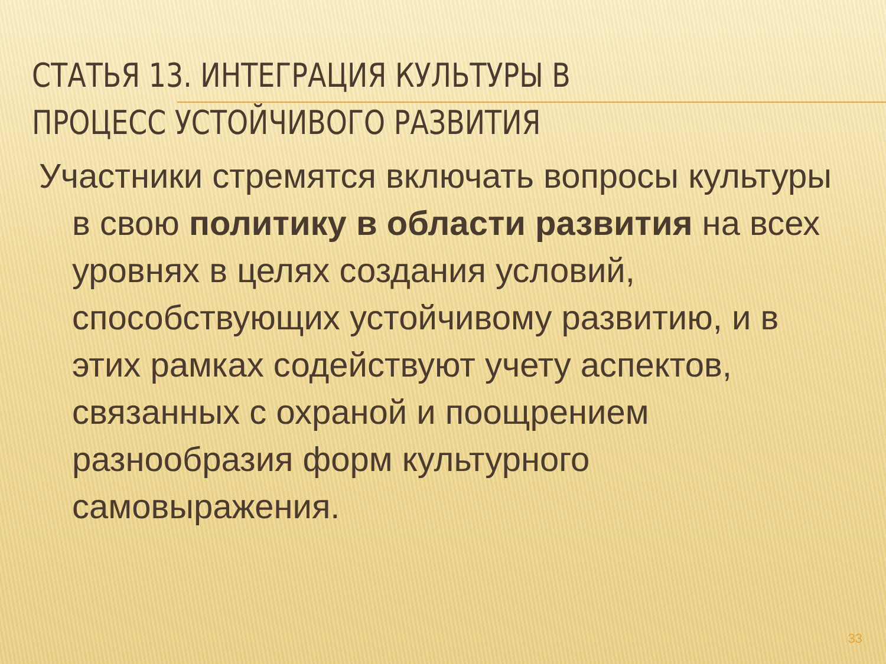СТАТЬЯ 13. ИНТЕГРАЦИЯ КУЛЬТУРЫ В
ПРОЦЕСС УСТОЙЧИВОГО РАЗВИТИЯ
Участники стремятся включать вопросы культуры в свою политику в области развития на всех уровнях в целях создания условий, способствующих устойчивому развитию, и в этих рамках содействуют учету аспектов, связанных с охраной и поощрением разнообразия форм культурного самовыражения.
33